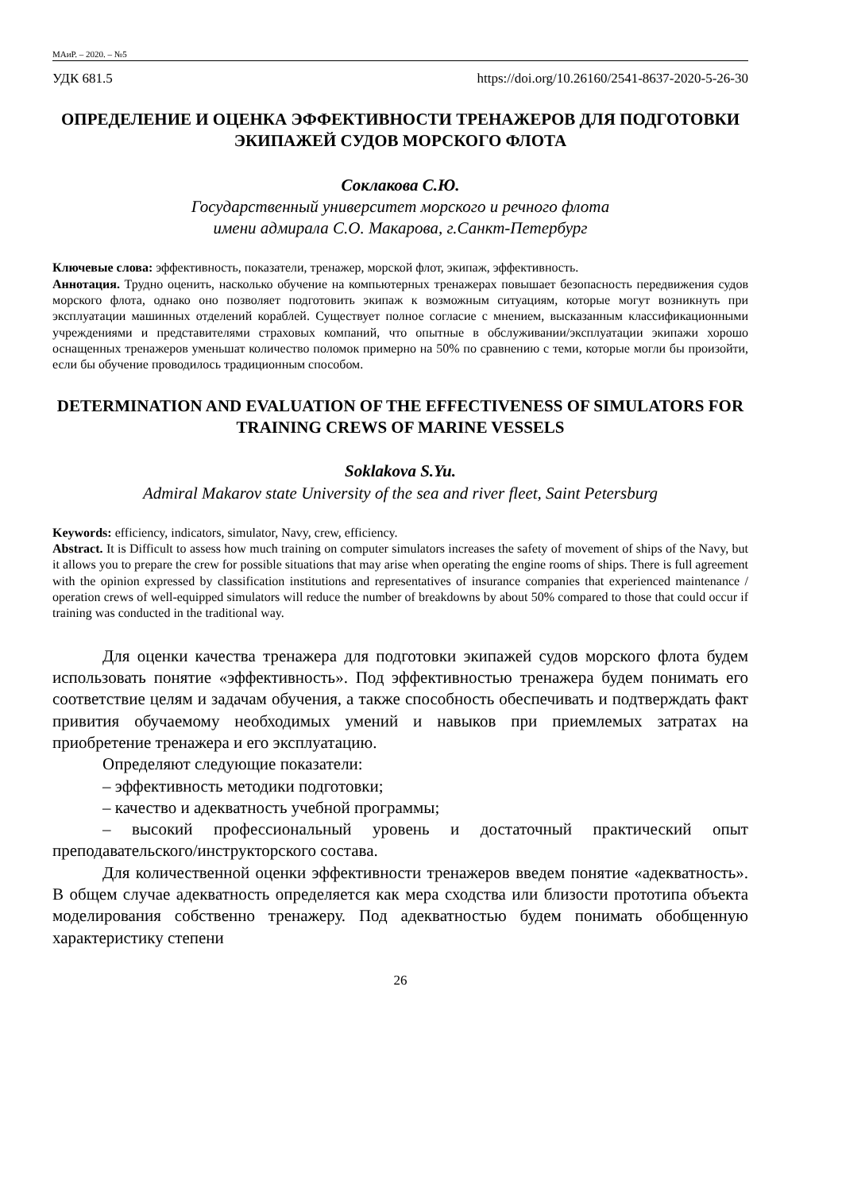МАиР. – 2020. – №5
УДК 681.5 https://doi.org/10.26160/2541-8637-2020-5-26-30
ОПРЕДЕЛЕНИЕ И ОЦЕНКА ЭФФЕКТИВНОСТИ ТРЕНАЖЕРОВ ДЛЯ ПОДГОТОВКИ ЭКИПАЖЕЙ СУДОВ МОРСКОГО ФЛОТА
Соклакова С.Ю.
Государственный университет морского и речного флота
имени адмирала С.О. Макарова, г.Санкт-Петербург
Ключевые слова: эффективность, показатели, тренажер, морской флот, экипаж, эффективность.
Аннотация. Трудно оценить, насколько обучение на компьютерных тренажерах повышает безопасность передвижения судов морского флота, однако оно позволяет подготовить экипаж к возможным ситуациям, которые могут возникнуть при эксплуатации машинных отделений кораблей. Существует полное согласие с мнением, высказанным классификационными учреждениями и представителями страховых компаний, что опытные в обслуживании/эксплуатации экипажи хорошо оснащенных тренажеров уменьшат количество поломок примерно на 50% по сравнению с теми, которые могли бы произойти, если бы обучение проводилось традиционным способом.
DETERMINATION AND EVALUATION OF THE EFFECTIVENESS OF SIMULATORS FOR TRAINING CREWS OF MARINE VESSELS
Soklakova S.Yu.
Admiral Makarov state University of the sea and river fleet, Saint Petersburg
Keywords: efficiency, indicators, simulator, Navy, crew, efficiency.
Abstract. It is Difficult to assess how much training on computer simulators increases the safety of movement of ships of the Navy, but it allows you to prepare the crew for possible situations that may arise when operating the engine rooms of ships. There is full agreement with the opinion expressed by classification institutions and representatives of insurance companies that experienced maintenance / operation crews of well-equipped simulators will reduce the number of breakdowns by about 50% compared to those that could occur if training was conducted in the traditional way.
Для оценки качества тренажера для подготовки экипажей судов морского флота будем использовать понятие «эффективность». Под эффективностью тренажера будем понимать его соответствие целям и задачам обучения, а также способность обеспечивать и подтверждать факт привития обучаемому необходимых умений и навыков при приемлемых затратах на приобретение тренажера и его эксплуатацию.
Определяют следующие показатели:
– эффективность методики подготовки;
– качество и адекватность учебной программы;
– высокий профессиональный уровень и достаточный практический опыт преподавательского/инструкторского состава.
Для количественной оценки эффективности тренажеров введем понятие «адекватность». В общем случае адекватность определяется как мера сходства или близости прототипа объекта моделирования собственно тренажеру. Под адекватностью будем понимать обобщенную характеристику степени
26